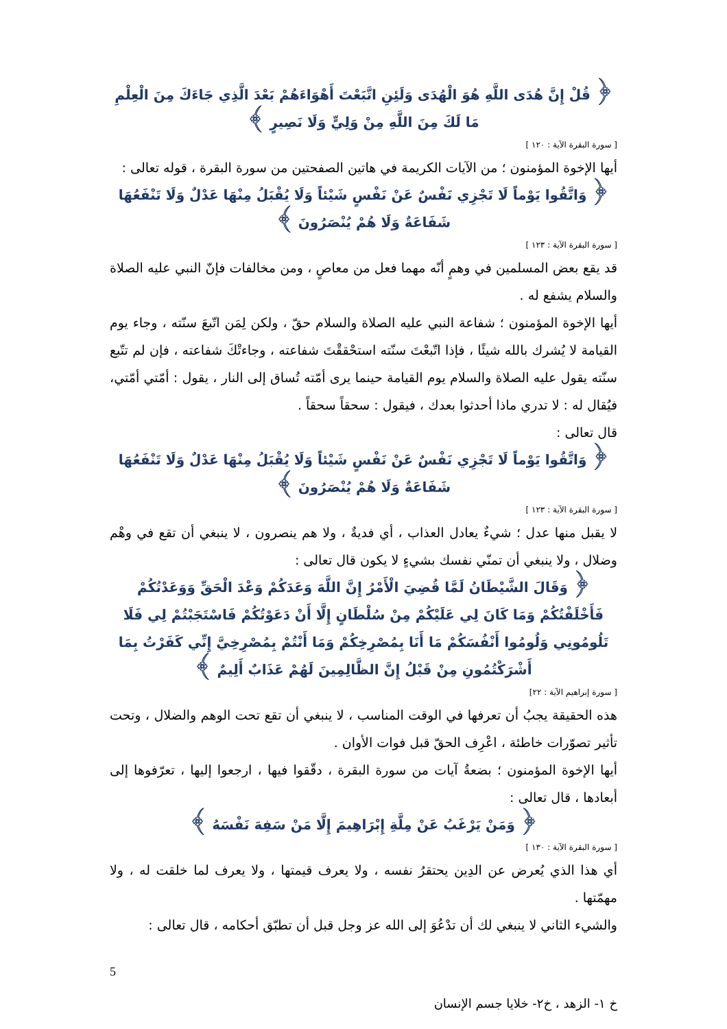﴿ قُلْ إِنَّ هُدَى اللَّهِ هُوَ الْهُدَى وَلَئِنِ اتَّبَعْتَ أَهْوَاءَهُمْ بَعْدَ الَّذِي جَاءَكَ مِنَ الْعِلْمِ مَا لَكَ مِنَ اللَّهِ مِنْ وَلِيٍّ وَلَا نَصِيرٍ ﴾
[ سورة البقرة الآية : ١٢٠ ]
أيها الإخوة المؤمنون ؛ من الآيات الكريمة في هاتين الصفحتين من سورة البقرة ، قوله تعالى :
﴿ وَاتَّقُوا يَوْماً لَا تَجْزِي نَفْسٌ عَنْ نَفْسٍ شَيْئاً وَلَا يُقْبَلُ مِنْهَا عَدْلٌ وَلَا تَنْفَعُهَا شَفَاعَةٌ وَلَا هُمْ يُنْصَرُونَ ﴾
[ سورة البقرة الآية : ١٢٣ ]
قد يقع بعض المسلمين في وهمٍ أنّه مهما فعل من معاصٍ ، ومن مخالفات فإنّ النبي عليه الصلاة والسلام يشفع له .
أيها الإخوة المؤمنون ؛ شفاعة النبي عليه الصلاة والسلام حقّ ، ولكن لِمَن اتّبعَ سنّته ، وجاء يوم القيامة لا يُشرك بالله شيئًا ، فإذا اتّبعْتَ سنّته استحْققْتَ شفاعته ، وجاءتْكَ شفاعته ، فإن لم تتّبع سنّته يقول عليه الصلاة والسلام يوم القيامة حينما يرى أمّته تُساق إلى النار ، يقول : أمّتي أمّتي، فيُقال له : لا تدري ماذا أحدثوا بعدك ، فيقول : سحقاً سحقاً .
قال تعالى :
﴿ وَاتَّقُوا يَوْماً لَا تَجْزِي نَفْسٌ عَنْ نَفْسٍ شَيْئاً وَلَا يُقْبَلُ مِنْهَا عَدْلٌ وَلَا تَنْفَعُهَا شَفَاعَةٌ وَلَا هُمْ يُنْصَرُونَ ﴾
[ سورة البقرة الآية : ١٢٣ ]
لا يقبل منها عدل ؛ شيءٌ يعادل العذاب ، أي فديةٌ ، ولا هم ينصرون ، لا ينبغي أن تقع في وهْم وضلال ، ولا ينبغي أن تمنّي نفسك بشيءٍ لا يكون قال تعالى :
﴿ وَقَالَ الشَّيْطَانُ لَمَّا قُضِيَ الْأَمْرُ إِنَّ اللَّهَ وَعَدَكُمْ وَعْدَ الْحَقِّ وَوَعَدْتُكُمْ فَأَخْلَفْتُكُمْ وَمَا كَانَ لِي عَلَيْكُمْ مِنْ سُلْطَانٍ إِلَّا أَنْ دَعَوْتُكُمْ فَاسْتَجَبْتُمْ لِي فَلَا تَلُومُونِي وَلُومُوا أَنْفُسَكُمْ مَا أَنَا بِمُصْرِخِكُمْ وَمَا أَنْتُمْ بِمُصْرِخِيَّ إِنِّي كَفَرْتُ بِمَا أَشْرَكْتُمُونِ مِنْ قَبْلُ إِنَّ الظَّالِمِينَ لَهُمْ عَذَابٌ أَلِيمٌ ﴾
[ سورة إبراهيم الآية : ٢٢]
هذه الحقيقة يجبُ أن تعرفها في الوقت المناسب ، لا ينبغي أن تقع تحت الوهم والضلال ، وتحت تأثير تصوّرات خاطئة ، اعْرِف الحقّ قبل فوات الأوان .
أيها الإخوة المؤمنون ؛ بضعةُ آيات من سورة البقرة ، دقّقوا فيها ، ارجعوا إليها ، تعرّفوها إلى أبعادها ، قال تعالى :
﴿ وَمَنْ يَرْغَبُ عَنْ مِلَّةِ إِبْرَاهِيمَ إِلَّا مَنْ سَفِهَ نَفْسَهُ ﴾
[ سورة البقرة الآية : ١٣٠ ]
أي هذا الذي يُعرض عن الدِين يحتقرُ نفسه ، ولا يعرف قيمتها ، ولا يعرف لما خلقت له ، ولا مهمّتها .
والشيء الثاني لا ينبغي لك أن تدْعُوَ إلى الله عز وجل قبل أن تطبّق أحكامه ، قال تعالى :
5
خ ١- الزهد ، خ٢- خلايا جسم الإنسان